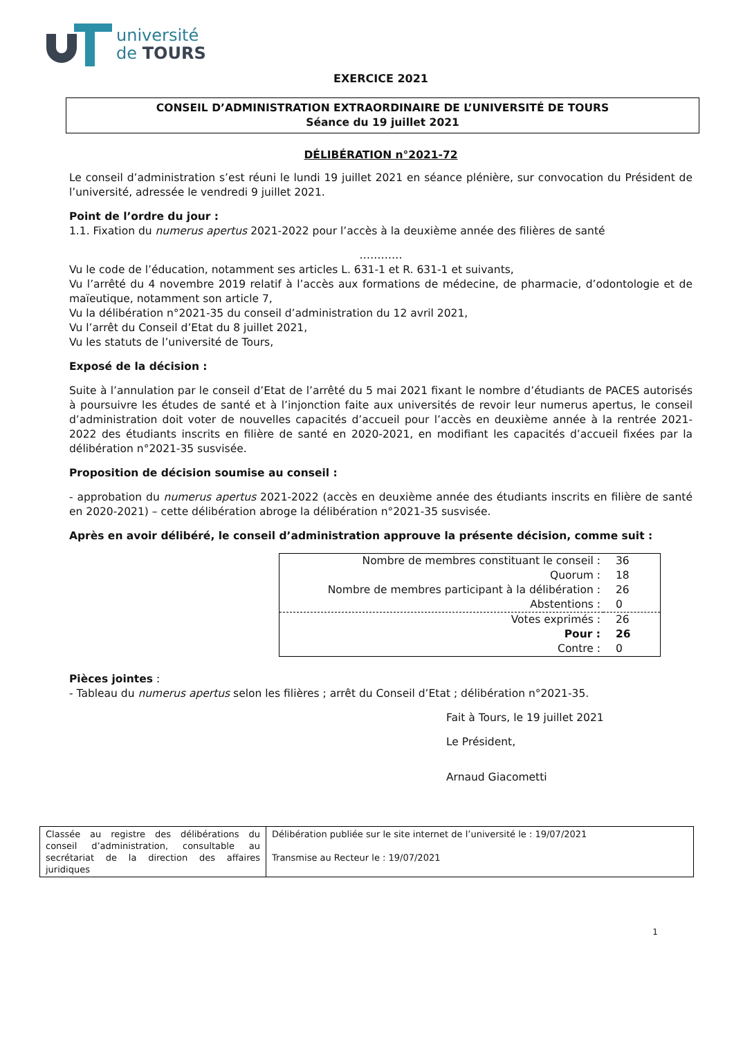université
de TOURS
EXERCICE 2021
CONSEIL D’ADMINISTRATION EXTRAORDINAIRE DE L’UNIVERSITÉ DE TOURS
Séance du 19 juillet 2021
DÉLIBÉRATION n°2021-72
Le conseil d’administration s’est réuni le lundi 19 juillet 2021 en séance plénière, sur convocation du Président de l’université, adressée le vendredi 9 juillet 2021.
Point de l’ordre du jour :
1.1. Fixation du numerus apertus 2021-2022 pour l’accès à la deuxième année des filières de santé
…………
Vu le code de l’éducation, notamment ses articles L. 631-1 et R. 631-1 et suivants,
Vu l’arrêté du 4 novembre 2019 relatif à l’accès aux formations de médecine, de pharmacie, d’odontologie et de maïeutique, notamment son article 7,
Vu la délibération n°2021-35 du conseil d’administration du 12 avril 2021,
Vu l’arrêt du Conseil d’Etat du 8 juillet 2021,
Vu les statuts de l’université de Tours,
Exposé de la décision :
Suite à l’annulation par le conseil d’Etat de l’arrêté du 5 mai 2021 fixant le nombre d’étudiants de PACES autorisés à poursuivre les études de santé et à l’injonction faite aux universités de revoir leur numerus apertus, le conseil d’administration doit voter de nouvelles capacités d’accueil pour l’accès en deuxième année à la rentrée 2021-2022 des étudiants inscrits en filière de santé en 2020-2021, en modifiant les capacités d’accueil fixées par la délibération n°2021-35 susvisée.
Proposition de décision soumise au conseil :
- approbation du numerus apertus 2021-2022 (accès en deuxième année des étudiants inscrits en filière de santé en 2020-2021) – cette délibération abroge la délibération n°2021-35 susvisée.
Après en avoir délibéré, le conseil d’administration approuve la présente décision, comme suit :
| Nombre de membres constituant le conseil : | 36 |
| Quorum : | 18 |
| Nombre de membres participant à la délibération : | 26 |
| Abstentions : | 0 |
| Votes exprimés : | 26 |
| Pour : | 26 |
| Contre : | 0 |
Pièces jointes :
- Tableau du numerus apertus selon les filières ; arrêt du Conseil d’Etat ; délibération n°2021-35.
Fait à Tours, le 19 juillet 2021
Le Président,
Arnaud Giacometti
| Classée au registre des délibérations du conseil d’administration, consultable au secrétariat de la direction des affaires juridiques | Délibération publiée sur le site internet de l’université le : 19/07/2021 Transmise au Recteur le : 19/07/2021 |
1